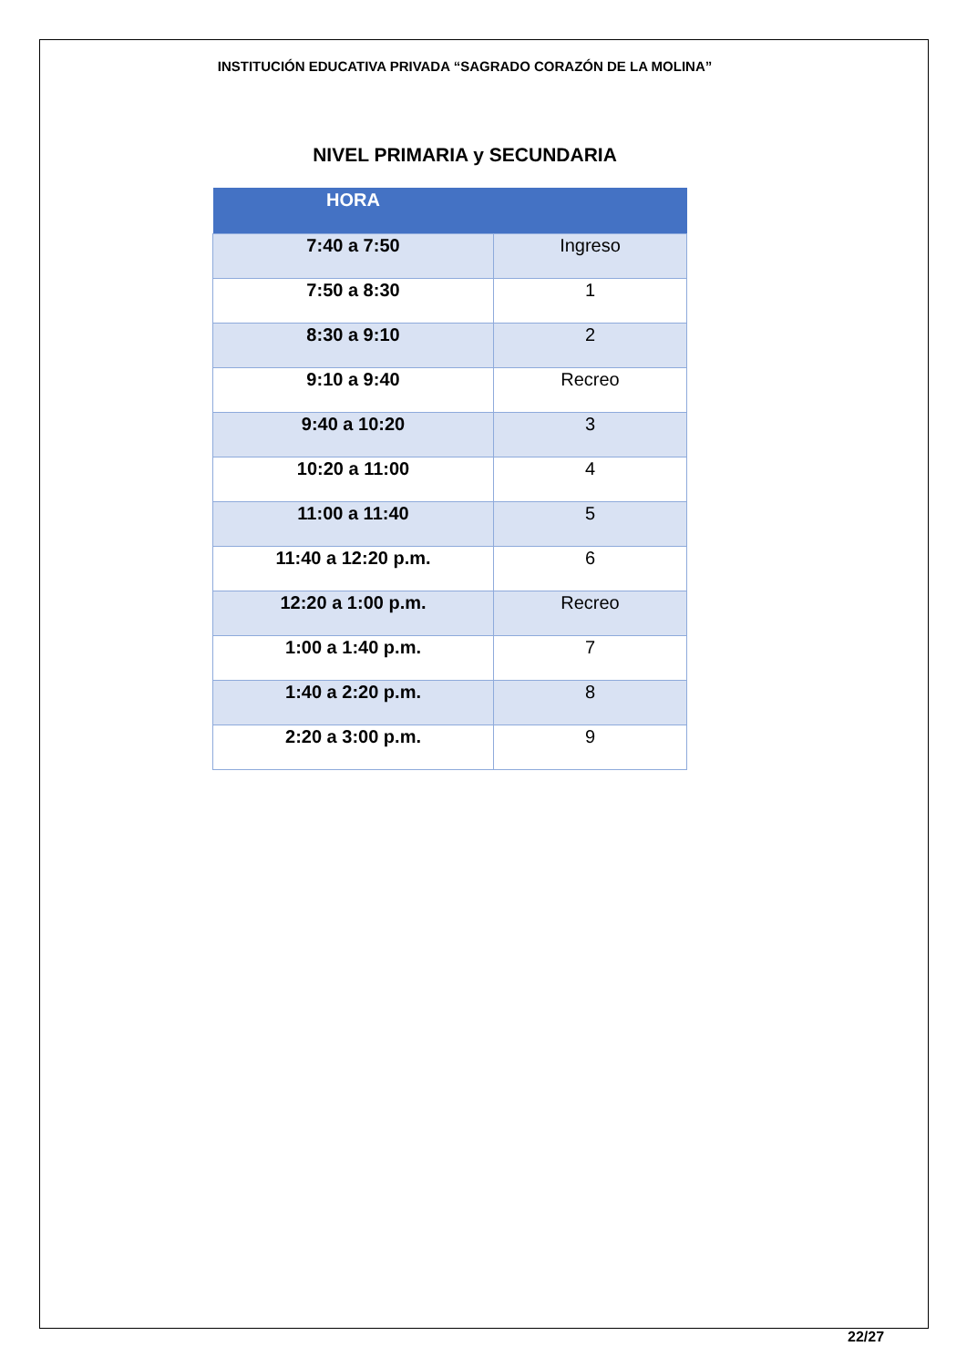INSTITUCIÓN EDUCATIVA PRIVADA “SAGRADO CORAZÓN DE LA MOLINA”
NIVEL PRIMARIA y SECUNDARIA
| HORA | |
| --- | --- |
| 7:40 a 7:50 | Ingreso |
| 7:50 a 8:30 | 1 |
| 8:30 a 9:10 | 2 |
| 9:10 a 9:40 | Recreo |
| 9:40 a 10:20 | 3 |
| 10:20 a 11:00 | 4 |
| 11:00 a 11:40 | 5 |
| 11:40 a 12:20 p.m. | 6 |
| 12:20 a 1:00 p.m. | Recreo |
| 1:00 a 1:40 p.m. | 7 |
| 1:40 a 2:20 p.m. | 8 |
| 2:20 a 3:00 p.m. | 9 |
22/27